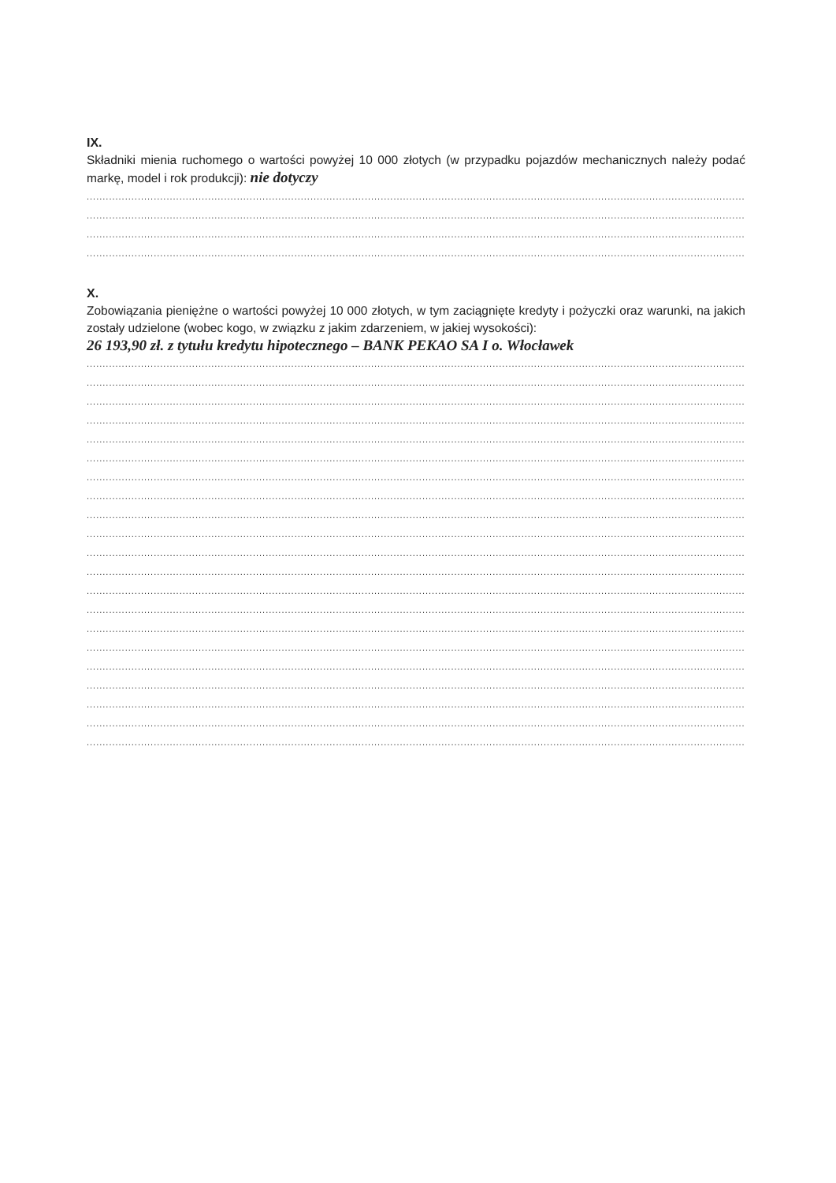IX.
Składniki mienia ruchomego o wartości powyżej 10 000 złotych (w przypadku pojazdów mechanicznych należy podać markę, model i rok produkcji): nie dotyczy
......................................................................................................................................................................................................................
......................................................................................................................................................................................................................
......................................................................................................................................................................................................................
......................................................................................................................................................................................................................
X.
Zobowiązania pieniężne o wartości powyżej 10 000 złotych, w tym zaciągnięte kredyty i pożyczki oraz warunki, na jakich zostały udzielone (wobec kogo, w związku z jakim zdarzeniem, w jakiej wysokości):
26 193,90 zł. z tytułu kredytu hipotecznego – BANK PEKAO SA I o. Włocławek
......................................................................................................................................................................................................................
......................................................................................................................................................................................................................
......................................................................................................................................................................................................................
......................................................................................................................................................................................................................
......................................................................................................................................................................................................................
......................................................................................................................................................................................................................
......................................................................................................................................................................................................................
......................................................................................................................................................................................................................
......................................................................................................................................................................................................................
......................................................................................................................................................................................................................
......................................................................................................................................................................................................................
......................................................................................................................................................................................................................
......................................................................................................................................................................................................................
......................................................................................................................................................................................................................
......................................................................................................................................................................................................................
......................................................................................................................................................................................................................
......................................................................................................................................................................................................................
......................................................................................................................................................................................................................
......................................................................................................................................................................................................................
......................................................................................................................................................................................................................
......................................................................................................................................................................................................................